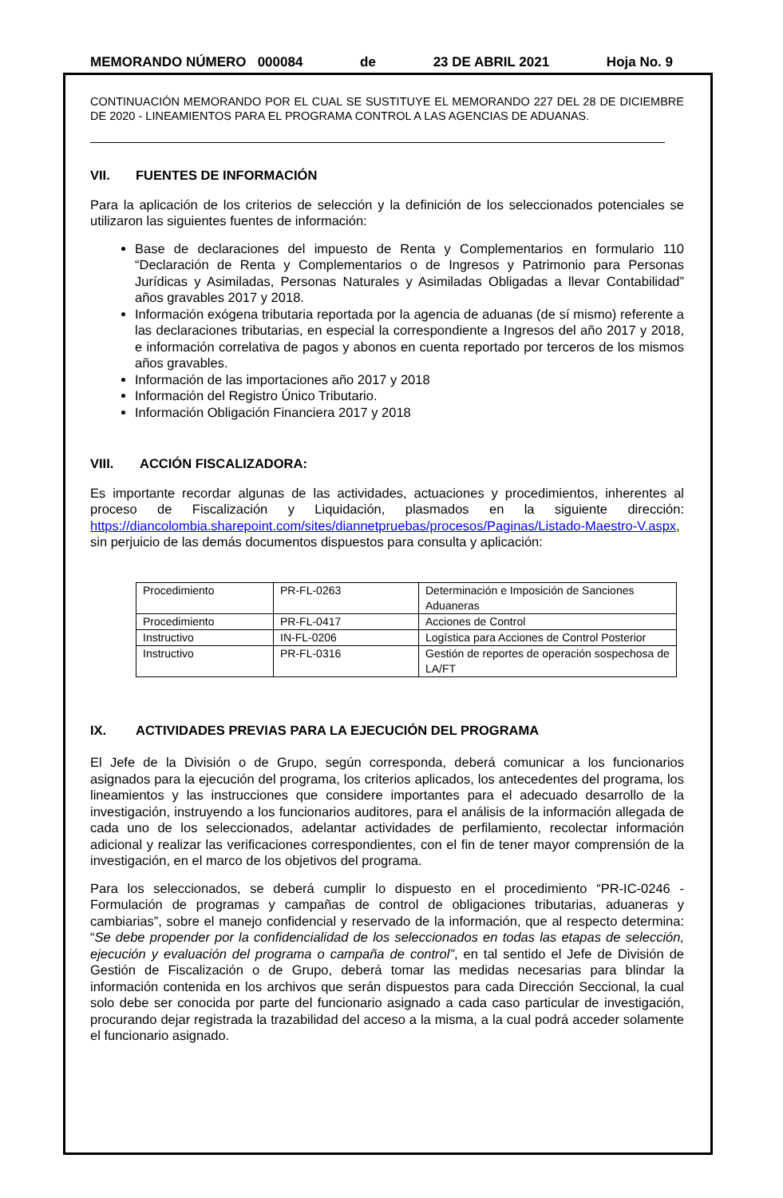MEMORANDO NÚMERO 000084 de 23 DE ABRIL 2021 Hoja No. 9
CONTINUACIÓN MEMORANDO POR EL CUAL SE SUSTITUYE EL MEMORANDO 227 DEL 28 DE DICIEMBRE DE 2020 - LINEAMIENTOS PARA EL PROGRAMA CONTROL A LAS AGENCIAS DE ADUANAS.
VII. FUENTES DE INFORMACIÓN
Para la aplicación de los criterios de selección y la definición de los seleccionados potenciales se utilizaron las siguientes fuentes de información:
Base de declaraciones del impuesto de Renta y Complementarios en formulario 110 “Declaración de Renta y Complementarios o de Ingresos y Patrimonio para Personas Jurídicas y Asimiladas, Personas Naturales y Asimiladas Obligadas a llevar Contabilidad” años gravables 2017 y 2018.
Información exógena tributaria reportada por la agencia de aduanas (de sí mismo) referente a las declaraciones tributarias, en especial la correspondiente a Ingresos del año 2017 y 2018, e información correlativa de pagos y abonos en cuenta reportado por terceros de los mismos años gravables.
Información de las importaciones año 2017 y 2018
Información del Registro Único Tributario.
Información Obligación Financiera 2017 y 2018
VIII. ACCIÓN FISCALIZADORA:
Es importante recordar algunas de las actividades, actuaciones y procedimientos, inherentes al proceso de Fiscalización y Liquidación, plasmados en la siguiente dirección: https://diancolombia.sharepoint.com/sites/diannetpruebas/procesos/Paginas/Listado-Maestro-V.aspx, sin perjuicio de las demás documentos dispuestos para consulta y aplicación:
| Procedimiento | PR-FL-0263 | Determinación e Imposición de Sanciones Aduaneras |
| Procedimiento | PR-FL-0417 | Acciones de Control |
| Instructivo | IN-FL-0206 | Logística para Acciones de Control Posterior |
| Instructivo | PR-FL-0316 | Gestión de reportes de operación sospechosa de LA/FT |
IX. ACTIVIDADES PREVIAS PARA LA EJECUCIÓN DEL PROGRAMA
El Jefe de la División o de Grupo, según corresponda, deberá comunicar a los funcionarios asignados para la ejecución del programa, los criterios aplicados, los antecedentes del programa, los lineamientos y las instrucciones que considere importantes para el adecuado desarrollo de la investigación, instruyendo a los funcionarios auditores, para el análisis de la información allegada de cada uno de los seleccionados, adelantar actividades de perfilamiento, recolectar información adicional y realizar las verificaciones correspondientes, con el fin de tener mayor comprensión de la investigación, en el marco de los objetivos del programa.
Para los seleccionados, se deberá cumplir lo dispuesto en el procedimiento “PR-IC-0246 - Formulación de programas y campañas de control de obligaciones tributarias, aduaneras y cambiarias”, sobre el manejo confidencial y reservado de la información, que al respecto determina: “Se debe propender por la confidencialidad de los seleccionados en todas las etapas de selección, ejecución y evaluación del programa o campaña de control”, en tal sentido el Jefe de División de Gestión de Fiscalización o de Grupo, deberá tomar las medidas necesarias para blindar la información contenida en los archivos que serán dispuestos para cada Dirección Seccional, la cual solo debe ser conocida por parte del funcionario asignado a cada caso particular de investigación, procurando dejar registrada la trazabilidad del acceso a la misma, a la cual podrá acceder solamente el funcionario asignado.